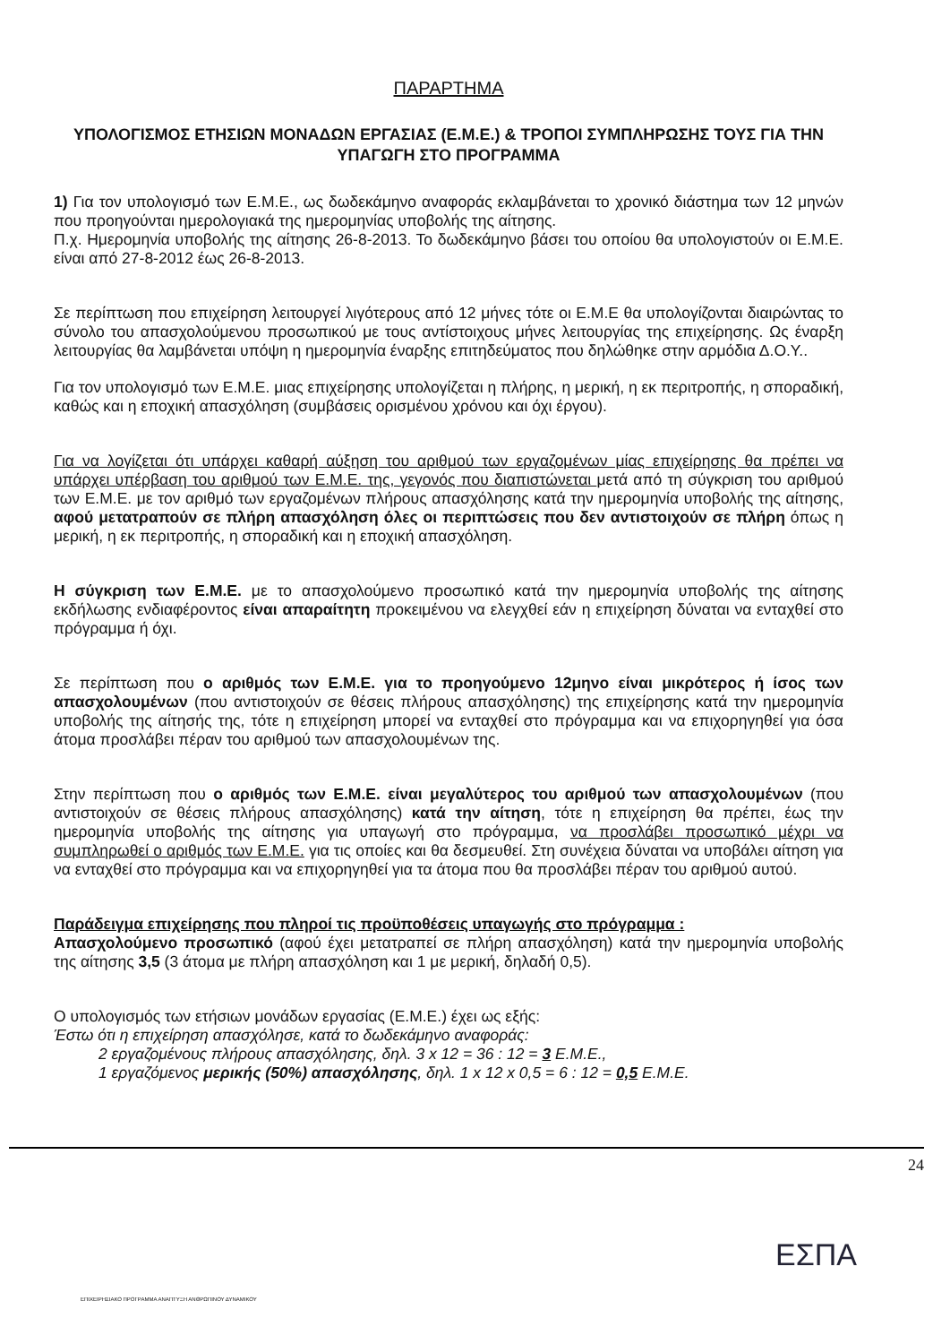ΠΑΡΑΡΤΗΜΑ
ΥΠΟΛΟΓΙΣΜΟΣ ΕΤΗΣΙΩΝ ΜΟΝΑΔΩΝ ΕΡΓΑΣΙΑΣ (Ε.Μ.Ε.) & ΤΡΟΠΟΙ ΣΥΜΠΛΗΡΩΣΗΣ ΤΟΥΣ ΓΙΑ ΤΗΝ ΥΠΑΓΩΓΗ ΣΤΟ ΠΡΟΓΡΑΜΜΑ
1) Για τον υπολογισμό των Ε.Μ.Ε., ως δωδεκάμηνο αναφοράς εκλαμβάνεται το χρονικό διάστημα των 12 μηνών που προηγούνται ημερολογιακά της ημερομηνίας υποβολής της αίτησης.
Π.χ. Ημερομηνία υποβολής της αίτησης 26-8-2013. Το δωδεκάμηνο βάσει του οποίου θα υπολογιστούν οι Ε.Μ.Ε. είναι από 27-8-2012 έως 26-8-2013.
Σε περίπτωση που επιχείρηση λειτουργεί λιγότερους από 12 μήνες τότε οι Ε.Μ.Ε θα υπολογίζονται διαιρώντας το σύνολο του απασχολούμενου προσωπικού με τους αντίστοιχους μήνες λειτουργίας της επιχείρησης. Ως έναρξη λειτουργίας θα λαμβάνεται υπόψη η ημερομηνία έναρξης επιτηδεύματος που δηλώθηκε στην αρμόδια Δ.Ο.Υ..
Για τον υπολογισμό των Ε.Μ.Ε. μιας επιχείρησης υπολογίζεται η πλήρης, η μερική, η εκ περιτροπής, η σποραδική, καθώς και η εποχική απασχόληση (συμβάσεις ορισμένου χρόνου και όχι έργου).
Για να λογίζεται ότι υπάρχει καθαρή αύξηση του αριθμού των εργαζομένων μίας επιχείρησης θα πρέπει να υπάρχει υπέρβαση του αριθμού των Ε.Μ.Ε. της, γεγονός που διαπιστώνεται μετά από τη σύγκριση του αριθμού των Ε.Μ.Ε. με τον αριθμό των εργαζομένων πλήρους απασχόλησης κατά την ημερομηνία υποβολής της αίτησης, αφού μετατραπούν σε πλήρη απασχόληση όλες οι περιπτώσεις που δεν αντιστοιχούν σε πλήρη όπως η μερική, η εκ περιτροπής, η σποραδική και η εποχική απασχόληση.
Η σύγκριση των Ε.Μ.Ε. με το απασχολούμενο προσωπικό κατά την ημερομηνία υποβολής της αίτησης εκδήλωσης ενδιαφέροντος είναι απαραίτητη προκειμένου να ελεγχθεί εάν η επιχείρηση δύναται να ενταχθεί στο πρόγραμμα ή όχι.
Σε περίπτωση που ο αριθμός των Ε.Μ.Ε. για το προηγούμενο 12μηνο είναι μικρότερος ή ίσος των απασχολουμένων (που αντιστοιχούν σε θέσεις πλήρους απασχόλησης) της επιχείρησης κατά την ημερομηνία υποβολής της αίτησής της, τότε η επιχείρηση μπορεί να ενταχθεί στο πρόγραμμα και να επιχορηγηθεί για όσα άτομα προσλάβει πέραν του αριθμού των απασχολουμένων της.
Στην περίπτωση που ο αριθμός των Ε.Μ.Ε. είναι μεγαλύτερος του αριθμού των απασχολουμένων (που αντιστοιχούν σε θέσεις πλήρους απασχόλησης) κατά την αίτηση, τότε η επιχείρηση θα πρέπει, έως την ημερομηνία υποβολής της αίτησης για υπαγωγή στο πρόγραμμα, να προσλάβει προσωπικό μέχρι να συμπληρωθεί ο αριθμός των Ε.Μ.Ε. για τις οποίες και θα δεσμευθεί. Στη συνέχεια δύναται να υποβάλει αίτηση για να ενταχθεί στο πρόγραμμα και να επιχορηγηθεί για τα άτομα που θα προσλάβει πέραν του αριθμού αυτού.
Παράδειγμα επιχείρησης που πληροί τις προϋποθέσεις υπαγωγής στο πρόγραμμα :
Απασχολούμενο προσωπικό (αφού έχει μετατραπεί σε πλήρη απασχόληση) κατά την ημερομηνία υποβολής της αίτησης 3,5 (3 άτομα με πλήρη απασχόληση και 1 με μερική, δηλαδή 0,5).
Ο υπολογισμός των ετήσιων μονάδων εργασίας (Ε.Μ.Ε.) έχει ως εξής:
Έστω ότι η επιχείρηση απασχόλησε, κατά το δωδεκάμηνο αναφοράς:
2 εργαζομένους πλήρους απασχόλησης, δηλ. 3 x 12 = 36 : 12 = 3 Ε.Μ.Ε.,
1 εργαζόμενος μερικής (50%) απασχόλησης, δηλ. 1 x 12 x 0,5 = 6 : 12 = 0,5 Ε.Μ.Ε.
24
ΕΠΙΧΕΙΡΗΣΙΑΚΟ ΠΡΟΓΡΑΜΜΑ ΑΝΑΠΤΥΞΗ ΑΝΘΡΩΠΙΝΟΥ ΔΥΝΑΜΙΚΟΥ
ΕΣΠΑ